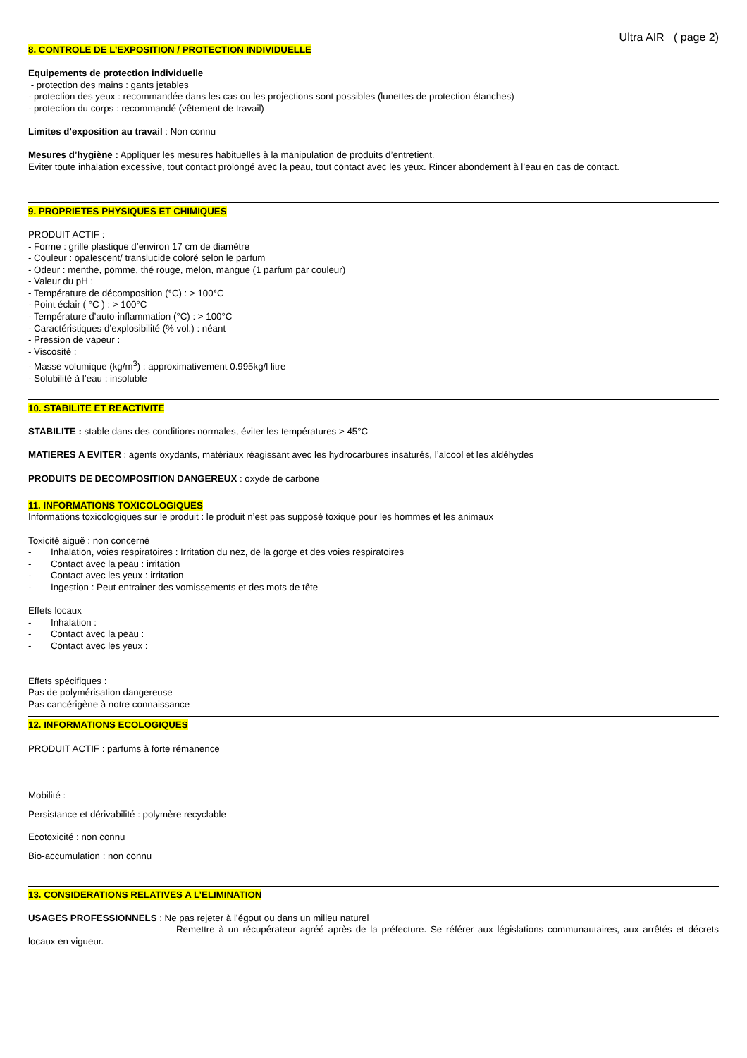Ultra AIR ( page 2)
8. CONTROLE DE L’EXPOSITION / PROTECTION INDIVIDUELLE
Equipements de protection individuelle
- protection des mains : gants jetables
- protection des yeux : recommandée dans les cas ou les projections sont possibles (lunettes de protection étanches)
- protection du corps : recommandé (vêtement de travail)
Limites d’exposition au travail : Non connu
Mesures d’hygiène : Appliquer les mesures habituelles à la manipulation de produits d’entretient.
Eviter toute inhalation excessive, tout contact prolongé avec la peau, tout contact avec les yeux. Rincer abondement à l’eau en cas de contact.
9. PROPRIETES PHYSIQUES ET CHIMIQUES
PRODUIT ACTIF :
- Forme : grille plastique d’environ 17 cm de diamètre
- Couleur : opalescent/ translucide coloré selon le parfum
- Odeur : menthe, pomme, thé rouge, melon, mangue (1 parfum par couleur)
- Valeur du pH :
- Température de décomposition (°C) : > 100°C
- Point éclair ( °C ) : > 100°C
- Température d’auto-inflammation (°C) : > 100°C
- Caractéristiques d’explosibilité (% vol.) : néant
- Pression de vapeur :
- Viscosité :
- Masse volumique (kg/m<sup>3</sup>) : approximativement 0.995kg/l litre
- Solubilité à l’eau : insoluble
10. STABILITE ET REACTIVITE
STABILITE : stable dans des conditions normales, éviter les températures > 45°C
MATIERES A EVITER : agents oxydants, matériaux réagissant avec les hydrocarbures insaturés, l’alcool et les aldéhydes
PRODUITS DE DECOMPOSITION DANGEREUX : oxyde de carbone
11. INFORMATIONS TOXICOLOGIQUES
Informations toxicologiques sur le produit : le produit n’est pas supposé toxique pour les hommes et les animaux
Toxicité aiguë : non concerné
- Inhalation, voies respiratoires : Irritation du nez, de la gorge et des voies respiratoires
- Contact avec la peau : irritation
- Contact avec les yeux : irritation
- Ingestion : Peut entrainer des vomissements et des mots de tête
Effets locaux
- Inhalation :
- Contact avec la peau :
- Contact avec les yeux :
Effets spécifiques :
Pas de polymérisation dangereuse
Pas cancérigène à notre connaissance
12. INFORMATIONS ECOLOGIQUES
PRODUIT ACTIF : parfums à forte rémanence
Mobilité :
Persistance et dérivabilité : polymère recyclable
Ecotoxicité : non connu
Bio-accumulation : non connu
13. CONSIDERATIONS RELATIVES A L’ELIMINATION
USAGES PROFESSIONNELS : Ne pas rejeter à l’égout ou dans un milieu naturel
Remettre à un récupérateur agréé après de la préfecture. Se référer aux législations communautaires, aux arrêtés et décrets locaux en vigueur.